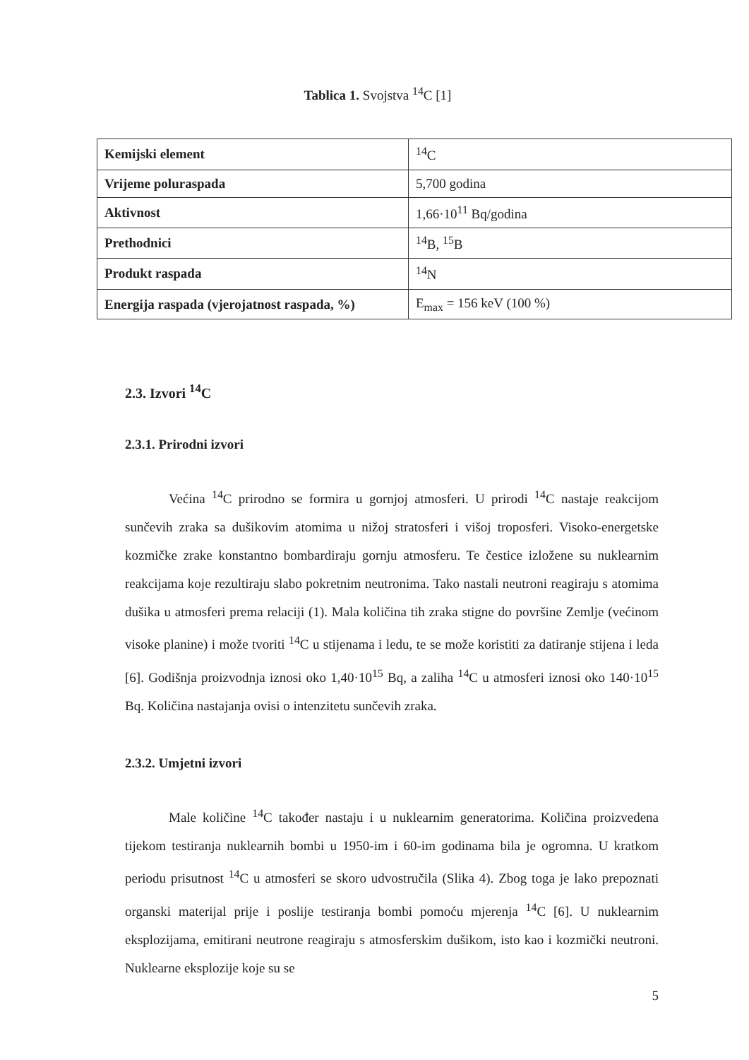Tablica 1. Svojstva <sup>14</sup>C [1]
| Kemijski element | <sup>14</sup>C |
| Vrijeme poluraspada | 5,700 godina |
| Aktivnost | 1,66·10<sup>11</sup> Bq/godina |
| Prethodnici | <sup>14</sup>B, <sup>15</sup>B |
| Produkt raspada | <sup>14</sup>N |
| Energija raspada (vjerojatnost raspada, %) | E<sub>max</sub> = 156 keV (100 %) |
2.3. Izvori <sup>14</sup>C
2.3.1. Prirodni izvori
Većina <sup>14</sup>C prirodno se formira u gornjoj atmosferi. U prirodi <sup>14</sup>C nastaje reakcijom sunčevih zraka sa dušikovim atomima u nižoj stratosferi i višoj troposferi. Visoko-energetske kozmičke zrake konstantno bombardiraju gornju atmosferu. Te čestice izložene su nuklearnim reakcijama koje rezultiraju slabo pokretnim neutronima. Tako nastali neutroni reagiraju s atomima dušika u atmosferi prema relaciji (1). Mala količina tih zraka stigne do površine Zemlje (većinom visoke planine) i može tvoriti <sup>14</sup>C u stijenama i ledu, te se može koristiti za datiranje stijena i leda [6]. Godišnja proizvodnja iznosi oko 1,40·10<sup>15</sup> Bq, a zaliha <sup>14</sup>C u atmosferi iznosi oko 140·10<sup>15</sup> Bq. Količina nastajanja ovisi o intenzitetu sunčevih zraka.
2.3.2. Umjetni izvori
Male količine <sup>14</sup>C također nastaju i u nuklearnim generatorima. Količina proizvedena tijekom testiranja nuklearnih bombi u 1950-im i 60-im godinama bila je ogromna. U kratkom periodu prisutnost <sup>14</sup>C u atmosferi se skoro udvostručila (Slika 4). Zbog toga je lako prepoznati organski materijal prije i poslije testiranja bombi pomoću mjerenja <sup>14</sup>C [6]. U nuklearnim eksplozijama, emitirani neutrone reagiraju s atmosferskim dušikom, isto kao i kozmički neutroni. Nuklearne eksplozije koje su se
5